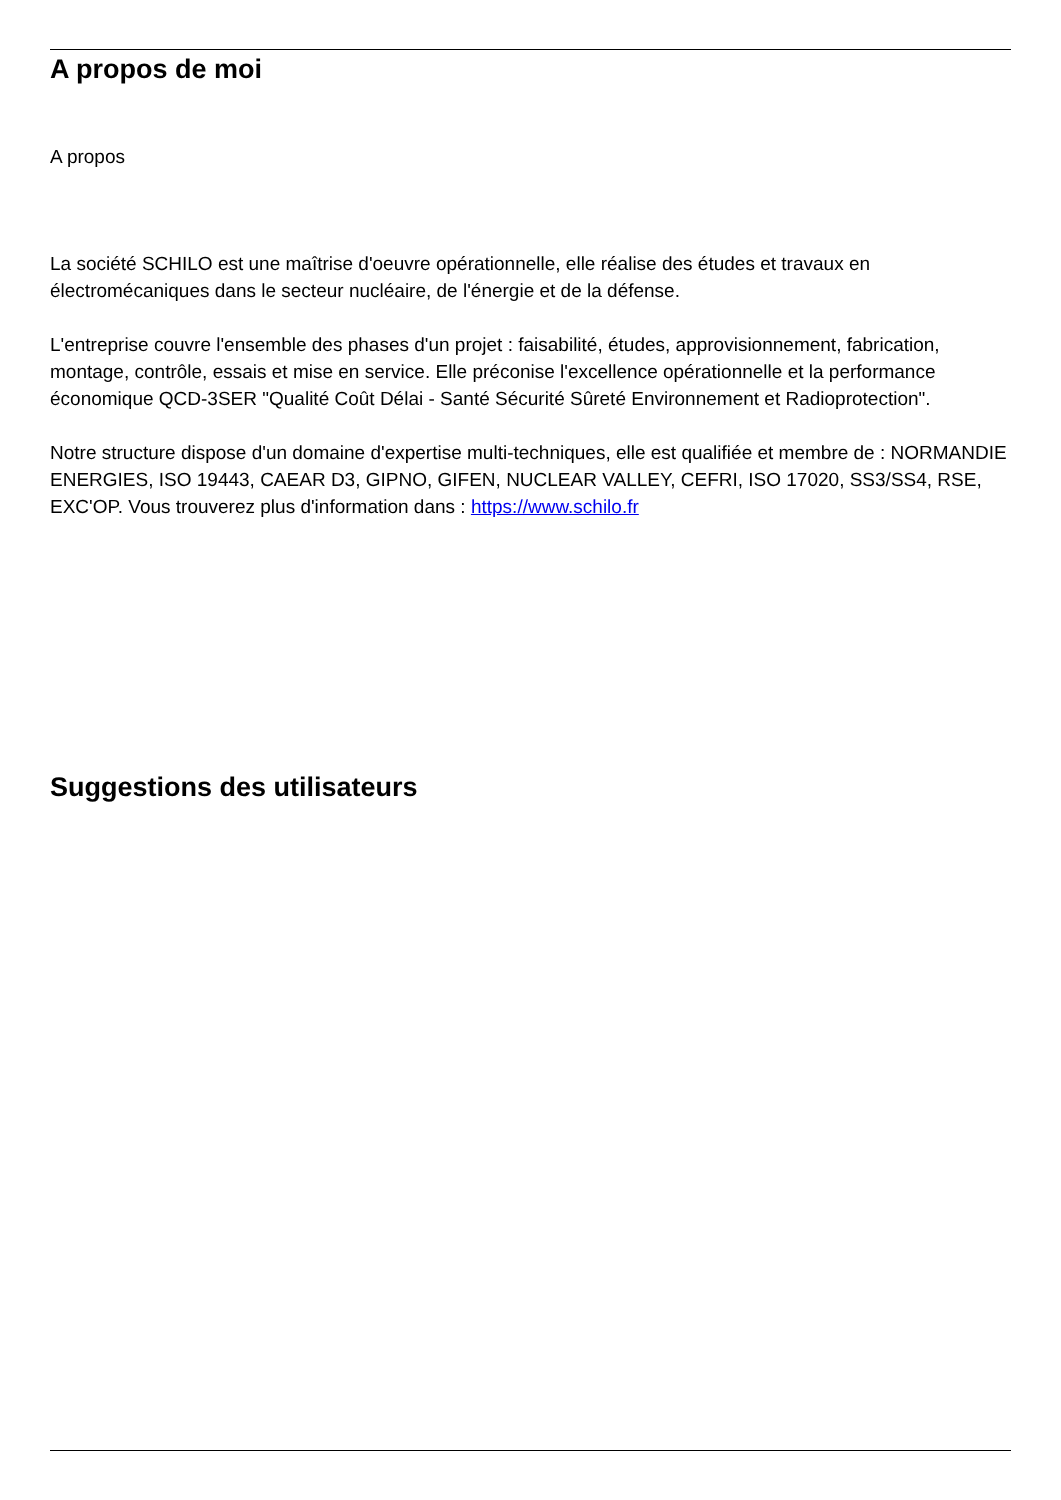A propos de moi
A propos
La société SCHILO est une maîtrise d'oeuvre opérationnelle, elle réalise des études et travaux en électromécaniques dans le secteur nucléaire, de l'énergie et de la défense.
L'entreprise couvre l'ensemble des phases d'un projet : faisabilité, études, approvisionnement, fabrication, montage, contrôle, essais et mise en service. Elle préconise l'excellence opérationnelle et la performance économique QCD-3SER "Qualité Coût Délai - Santé Sécurité Sûreté Environnement et Radioprotection".
Notre structure dispose d'un domaine d'expertise multi-techniques, elle est qualifiée et membre de : NORMANDIE ENERGIES, ISO 19443, CAEAR D3, GIPNO, GIFEN, NUCLEAR VALLEY, CEFRI, ISO 17020, SS3/SS4, RSE, EXC'OP. Vous trouverez plus d'information dans : https://www.schilo.fr
Suggestions des utilisateurs